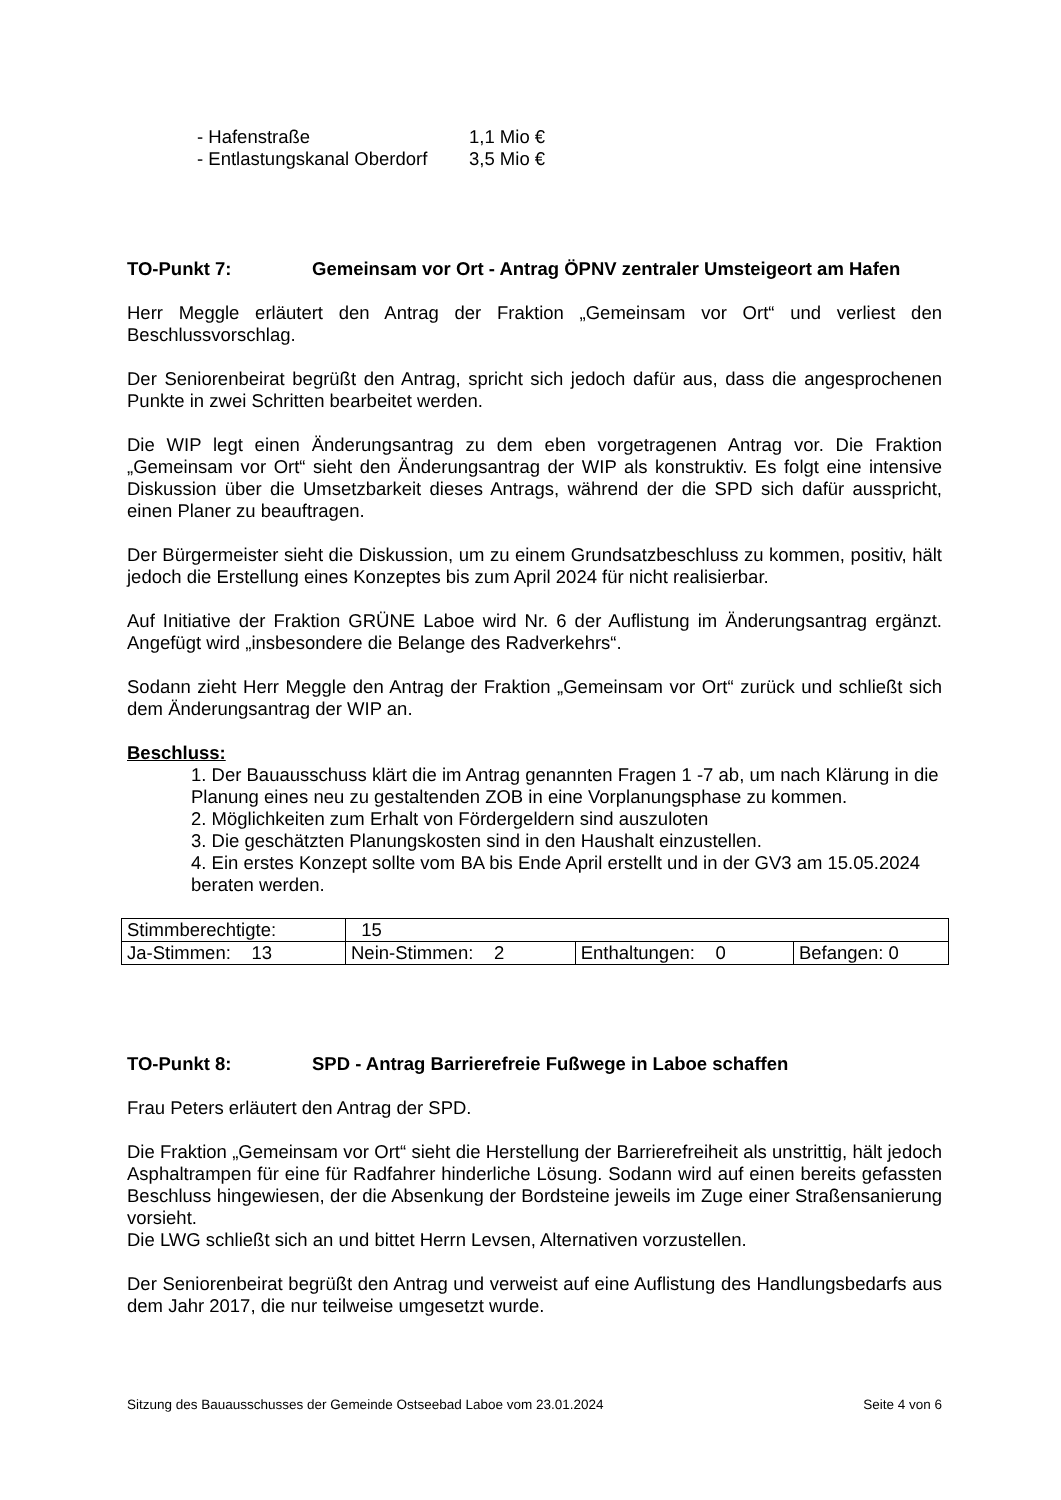- Hafenstraße 1,1 Mio €
- Entlastungskanal Oberdorf 3,5 Mio €
TO-Punkt 7: Gemeinsam vor Ort - Antrag ÖPNV zentraler Umsteigeort am Hafen
Herr Meggle erläutert den Antrag der Fraktion „Gemeinsam vor Ort“ und verliest den Beschlussvorschlag.
Der Seniorenbeirat begrüßt den Antrag, spricht sich jedoch dafür aus, dass die angesprochenen Punkte in zwei Schritten bearbeitet werden.
Die WIP legt einen Änderungsantrag zu dem eben vorgetragenen Antrag vor. Die Fraktion „Gemeinsam vor Ort“ sieht den Änderungsantrag der WIP als konstruktiv. Es folgt eine intensive Diskussion über die Umsetzbarkeit dieses Antrags, während der die SPD sich dafür ausspricht, einen Planer zu beauftragen.
Der Bürgermeister sieht die Diskussion, um zu einem Grundsatzbeschluss zu kommen, positiv, hält jedoch die Erstellung eines Konzeptes bis zum April 2024 für nicht realisierbar.
Auf Initiative der Fraktion GRÜNE Laboe wird Nr. 6 der Auflistung im Änderungsantrag ergänzt. Angefügt wird „insbesondere die Belange des Radverkehrs“.
Sodann zieht Herr Meggle den Antrag der Fraktion „Gemeinsam vor Ort“ zurück und schließt sich dem Änderungsantrag der WIP an.
Beschluss:
1. Der Bauausschuss klärt die im Antrag genannten Fragen 1 -7 ab, um nach Klärung in die Planung eines neu zu gestaltenden ZOB in eine Vorplanungsphase zu kommen.
2. Möglichkeiten zum Erhalt von Fördergeldern sind auszuloten
3. Die geschätzten Planungskosten sind in den Haushalt einzustellen.
4. Ein erstes Konzept sollte vom BA bis Ende April erstellt und in der GV3 am 15.05.2024 beraten werden.
| Stimmberechtigte: | 15 | | |
| Ja-Stimmen: 13 | Nein-Stimmen: 2 | Enthaltungen: 0 | Befangen: 0 |
TO-Punkt 8: SPD - Antrag Barrierefreie Fußwege in Laboe schaffen
Frau Peters erläutert den Antrag der SPD.
Die Fraktion „Gemeinsam vor Ort“ sieht die Herstellung der Barrierefreiheit als unstrittig, hält jedoch Asphaltrampen für eine für Radfahrer hinderliche Lösung. Sodann wird auf einen bereits gefassten Beschluss hingewiesen, der die Absenkung der Bordsteine jeweils im Zuge einer Straßensanierung vorsieht.
Die LWG schließt sich an und bittet Herrn Levsen, Alternativen vorzustellen.
Der Seniorenbeirat begrüßt den Antrag und verweist auf eine Auflistung des Handlungsbedarfs aus dem Jahr 2017, die nur teilweise umgesetzt wurde.
Sitzung des Bauausschusses der Gemeinde Ostseebad Laboe vom 23.01.2024 Seite 4 von 6